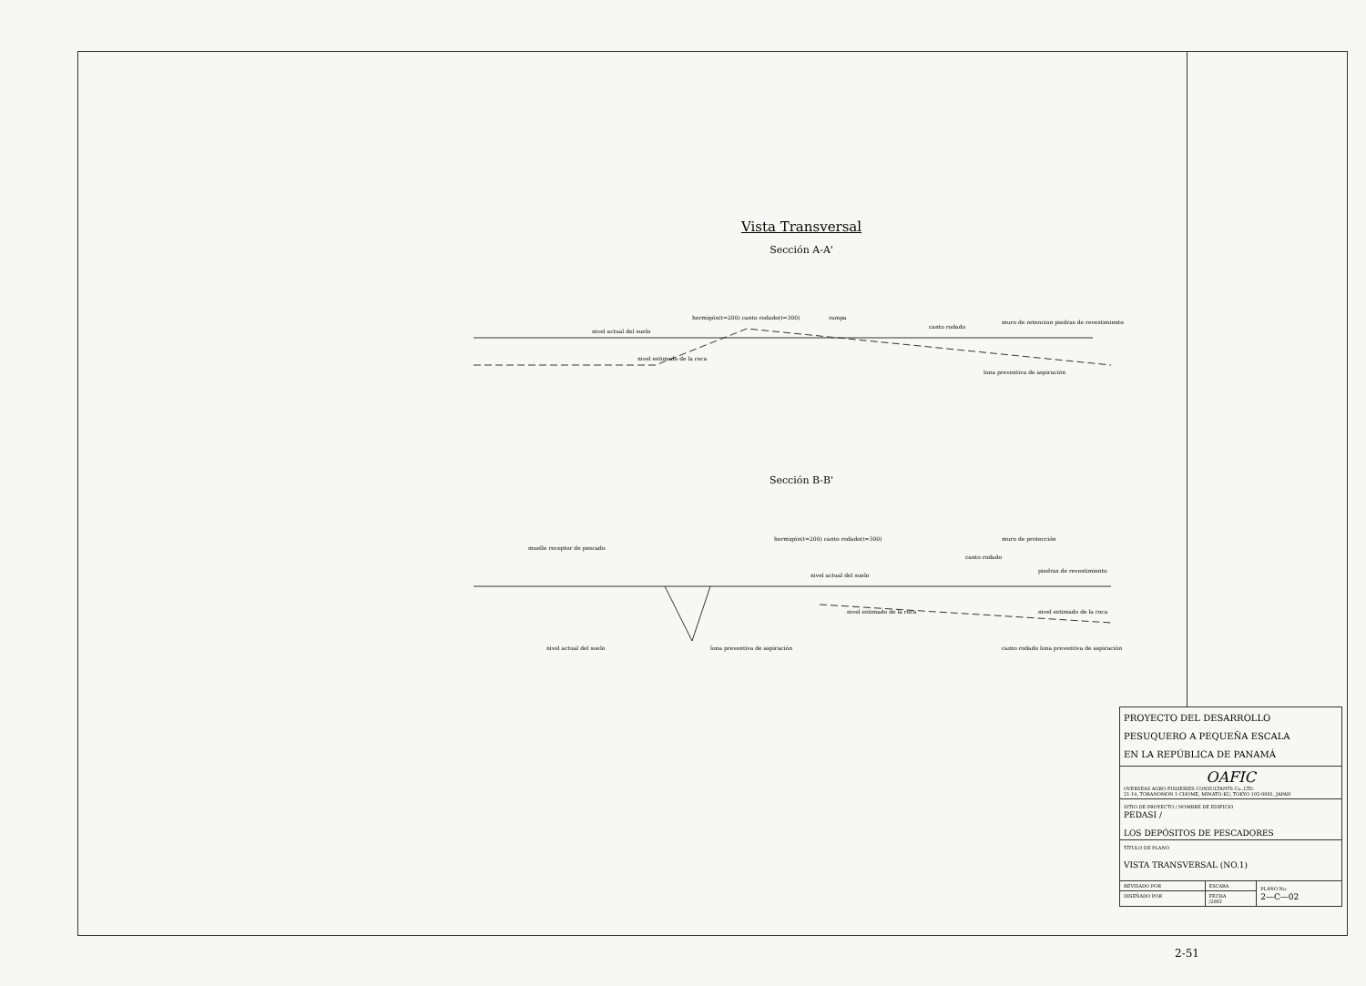Vista Transversal
Sección A-A'
nivel actual del suelo
hormigón(t=200) canto rodado(t=300)
lona preventiva de aspiración
muro de retencion piedras de revestimiento
nivel estimado de la roca
canto rodado
rampa
Sección B-B'
muelle receptor de pescado
nivel actual del suelo
hormigón(t=200) canto rodado(t=300)
muro de protección
canto rodado
piedras de revestimiento
nivel estimado de la roca
lona preventiva de aspiración
nivel actual del suelo
nivel estimado de la roca
canto rodado lona preventiva de aspiración
| PROYECTO DEL DESARROLLO PESUQUERO A PEQUEÑA ESCALA EN LA REPÚBLICA DE PANAMÁ | | |
| OAFIC OVERSEAS AGRO-FISHERIES CONSULTANTS Co.,LTD. 21-19, TORANOMON 1-CHOME, MINATO-KU, TOKYO 105-0001, JAPAN | | |
| SITIO DE PROYECTO / NOMBRE DE EDIFICIO PEDASI / LOS DEPÓSITOS DE PESCADORES | | |
| TÍTULO DE PLANO VISTA TRANSVERSAL (NO.1) | | |
| REVISADO POR | ESCARA | PLANO No. 2—C—02 |
| DISEÑADO POR | FECHA /2002 | |
2-51